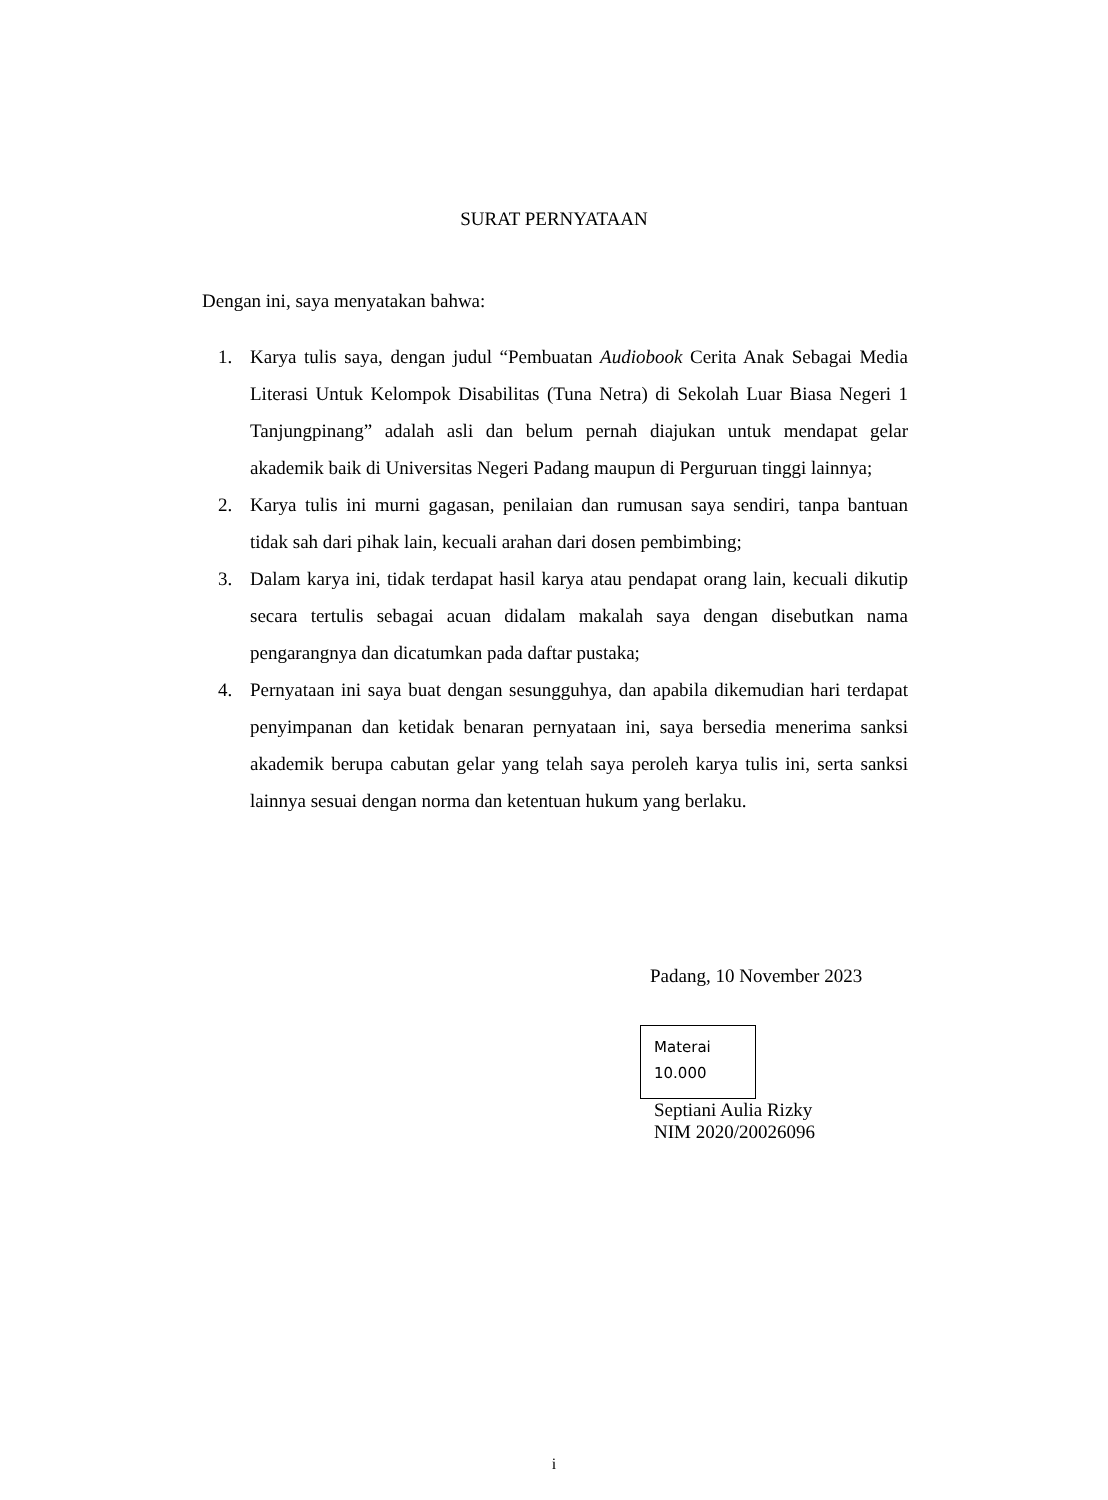SURAT PERNYATAAN
Dengan ini, saya menyatakan bahwa:
1. Karya tulis saya, dengan judul “Pembuatan Audiobook Cerita Anak Sebagai Media Literasi Untuk Kelompok Disabilitas (Tuna Netra) di Sekolah Luar Biasa Negeri 1 Tanjungpinang” adalah asli dan belum pernah diajukan untuk mendapat gelar akademik baik di Universitas Negeri Padang maupun di Perguruan tinggi lainnya;
2. Karya tulis ini murni gagasan, penilaian dan rumusan saya sendiri, tanpa bantuan tidak sah dari pihak lain, kecuali arahan dari dosen pembimbing;
3. Dalam karya ini, tidak terdapat hasil karya atau pendapat orang lain, kecuali dikutip secara tertulis sebagai acuan didalam makalah saya dengan disebutkan nama pengarangnya dan dicatumkan pada daftar pustaka;
4. Pernyataan ini saya buat dengan sesungguhya, dan apabila dikemudian hari terdapat penyimpanan dan ketidak benaran pernyataan ini, saya bersedia menerima sanksi akademik berupa cabutan gelar yang telah saya peroleh karya tulis ini, serta sanksi lainnya sesuai dengan norma dan ketentuan hukum yang berlaku.
Padang, 10 November 2023
Materai
10.000
Septiani Aulia Rizky
NIM 2020/20026096
i